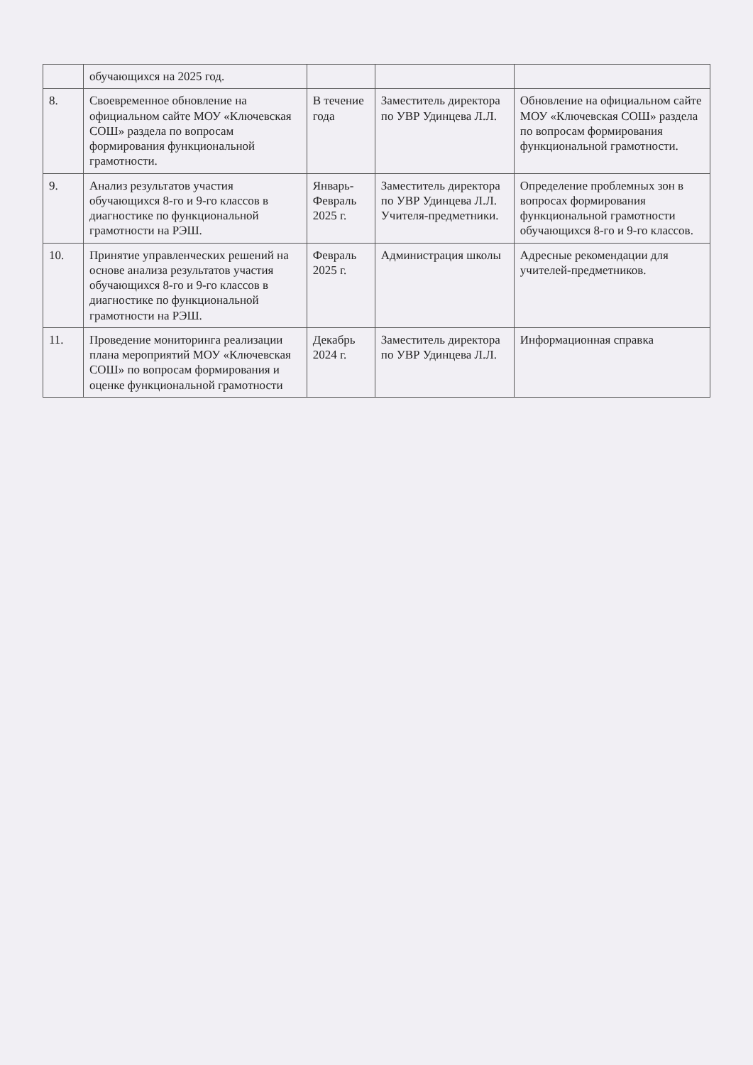| | обучающихся на 2025 год. | | | |
| 8. | Своевременное обновление на официальном сайте МОУ «Ключевская СОШ» раздела по вопросам формирования функциональной грамотности. | В течение года | Заместитель директора по УВР Удинцева Л.Л. | Обновление на официальном сайте МОУ «Ключевская СОШ» раздела по вопросам формирования функциональной грамотности. |
| 9. | Анализ результатов участия обучающихся 8-го и 9-го классов в диагностике по функциональной грамотности на РЭШ. | Январь-Февраль 2025 г. | Заместитель директора по УВР Удинцева Л.Л. Учителя-предметники. | Определение проблемных зон в вопросах формирования функциональной грамотности обучающихся 8-го и 9-го классов. |
| 10. | Принятие управленческих решений на основе анализа результатов участия обучающихся 8-го и 9-го классов в диагностике по функциональной грамотности на РЭШ. | Февраль 2025 г. | Администрация школы | Адресные рекомендации для учителей-предметников. |
| 11. | Проведение мониторинга реализации плана мероприятий МОУ «Ключевская СОШ» по вопросам формирования и оценке функциональной грамотности | Декабрь 2024 г. | Заместитель директора по УВР Удинцева Л.Л. | Информационная справка |